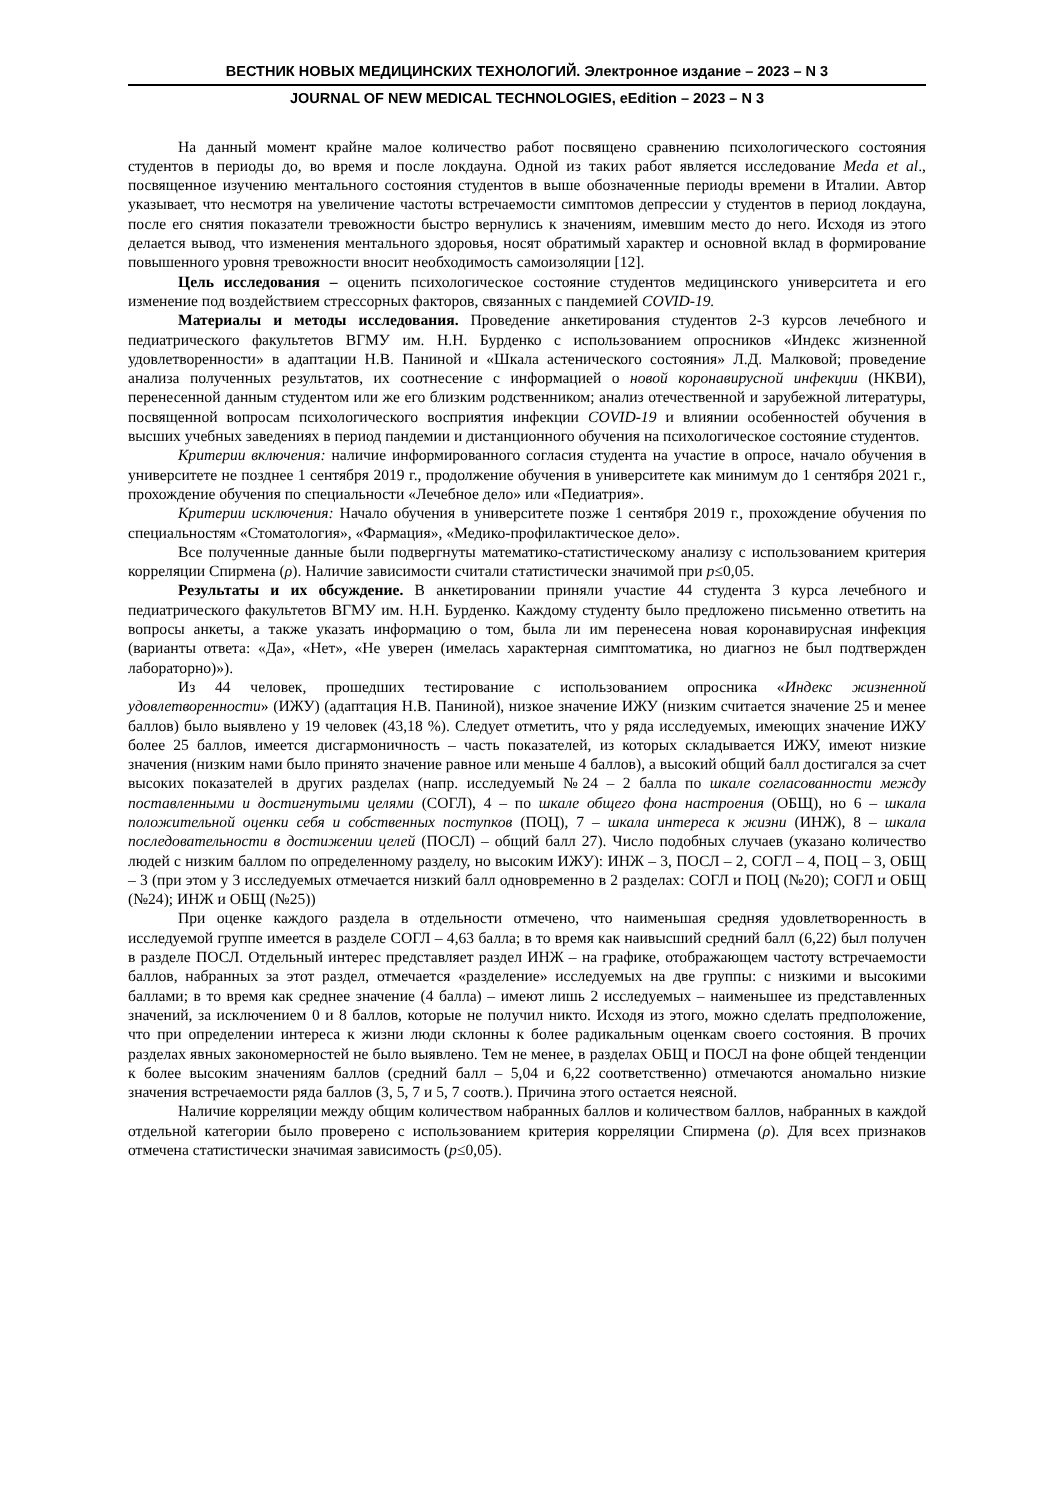ВЕСТНИК НОВЫХ МЕДИЦИНСКИХ ТЕХНОЛОГИЙ. Электронное издание – 2023 – N 3
JOURNAL OF NEW MEDICAL TECHNOLOGIES, eEdition – 2023 – N 3
На данный момент крайне малое количество работ посвящено сравнению психологического состояния студентов в периоды до, во время и после локдауна. Одной из таких работ является исследование Meda et al., посвященное изучению ментального состояния студентов в выше обозначенные периоды времени в Италии. Автор указывает, что несмотря на увеличение частоты встречаемости симптомов депрессии у студентов в период локдауна, после его снятия показатели тревожности быстро вернулись к значениям, имевшим место до него. Исходя из этого делается вывод, что изменения ментального здоровья, носят обратимый характер и основной вклад в формирование повышенного уровня тревожности вносит необходимость самоизоляции [12].
Цель исследования – оценить психологическое состояние студентов медицинского университета и его изменение под воздействием стрессорных факторов, связанных с пандемией COVID-19.
Материалы и методы исследования. Проведение анкетирования студентов 2-3 курсов лечебного и педиатрического факультетов ВГМУ им. Н.Н. Бурденко с использованием опросников «Индекс жизненной удовлетворенности» в адаптации Н.В. Паниной и «Шкала астенического состояния» Л.Д. Малковой; проведение анализа полученных результатов, их соотнесение с информацией о новой коронавирусной инфекции (НКВИ), перенесенной данным студентом или же его близким родственником; анализ отечественной и зарубежной литературы, посвященной вопросам психологического восприятия инфекции COVID-19 и влиянии особенностей обучения в высших учебных заведениях в период пандемии и дистанционного обучения на психологическое состояние студентов.
Критерии включения: наличие информированного согласия студента на участие в опросе, начало обучения в университете не позднее 1 сентября 2019 г., продолжение обучения в университете как минимум до 1 сентября 2021 г., прохождение обучения по специальности «Лечебное дело» или «Педиатрия».
Критерии исключения: Начало обучения в университете позже 1 сентября 2019 г., прохождение обучения по специальностям «Стоматология», «Фармация», «Медико-профилактическое дело».
Все полученные данные были подвергнуты математико-статистическому анализу с использованием критерия корреляции Спирмена (ρ). Наличие зависимости считали статистически значимой при p≤0,05.
Результаты и их обсуждение. В анкетировании приняли участие 44 студента 3 курса лечебного и педиатрического факультетов ВГМУ им. Н.Н. Бурденко. Каждому студенту было предложено письменно ответить на вопросы анкеты, а также указать информацию о том, была ли им перенесена новая коронавирусная инфекция (варианты ответа: «Да», «Нет», «Не уверен (имелась характерная симптоматика, но диагноз не был подтвержден лабораторно)»).
Из 44 человек, прошедших тестирование с использованием опросника «Индекс жизненной удовлетворенности» (ИЖУ) (адаптация Н.В. Паниной), низкое значение ИЖУ (низким считается значение 25 и менее баллов) было выявлено у 19 человек (43,18 %). Следует отметить, что у ряда исследуемых, имеющих значение ИЖУ более 25 баллов, имеется дисгармоничность – часть показателей, из которых складывается ИЖУ, имеют низкие значения (низким нами было принято значение равное или меньше 4 баллов), а высокий общий балл достигался за счет высоких показателей в других разделах (напр. исследуемый №24 – 2 балла по шкале согласованности между поставленными и достигнутыми целями (СОГЛ), 4 – по шкале общего фона настроения (ОБЩ), но 6 – шкала положительной оценки себя и собственных поступков (ПОЦ), 7 – шкала интереса к жизни (ИНЖ), 8 – шкала последовательности в достижении целей (ПОСЛ) – общий балл 27). Число подобных случаев (указано количество людей с низким баллом по определенному разделу, но высоким ИЖУ): ИНЖ – 3, ПОСЛ – 2, СОГЛ – 4, ПОЦ – 3, ОБЩ – 3 (при этом у 3 исследуемых отмечается низкий балл одновременно в 2 разделах: СОГЛ и ПОЦ (№20); СОГЛ и ОБЩ (№24); ИНЖ и ОБЩ (№25))
При оценке каждого раздела в отдельности отмечено, что наименьшая средняя удовлетворенность в исследуемой группе имеется в разделе СОГЛ – 4,63 балла; в то время как наивысший средний балл (6,22) был получен в разделе ПОСЛ. Отдельный интерес представляет раздел ИНЖ – на графике, отображающем частоту встречаемости баллов, набранных за этот раздел, отмечается «разделение» исследуемых на две группы: с низкими и высокими баллами; в то время как среднее значение (4 балла) – имеют лишь 2 исследуемых – наименьшее из представленных значений, за исключением 0 и 8 баллов, которые не получил никто. Исходя из этого, можно сделать предположение, что при определении интереса к жизни люди склонны к более радикальным оценкам своего состояния. В прочих разделах явных закономерностей не было выявлено. Тем не менее, в разделах ОБЩ и ПОСЛ на фоне общей тенденции к более высоким значениям баллов (средний балл – 5,04 и 6,22 соответственно) отмечаются аномально низкие значения встречаемости ряда баллов (3, 5, 7 и 5, 7 соотв.). Причина этого остается неясной.
Наличие корреляции между общим количеством набранных баллов и количеством баллов, набранных в каждой отдельной категории было проверено с использованием критерия корреляции Спирмена (ρ). Для всех признаков отмечена статистически значимая зависимость (p≤0,05).